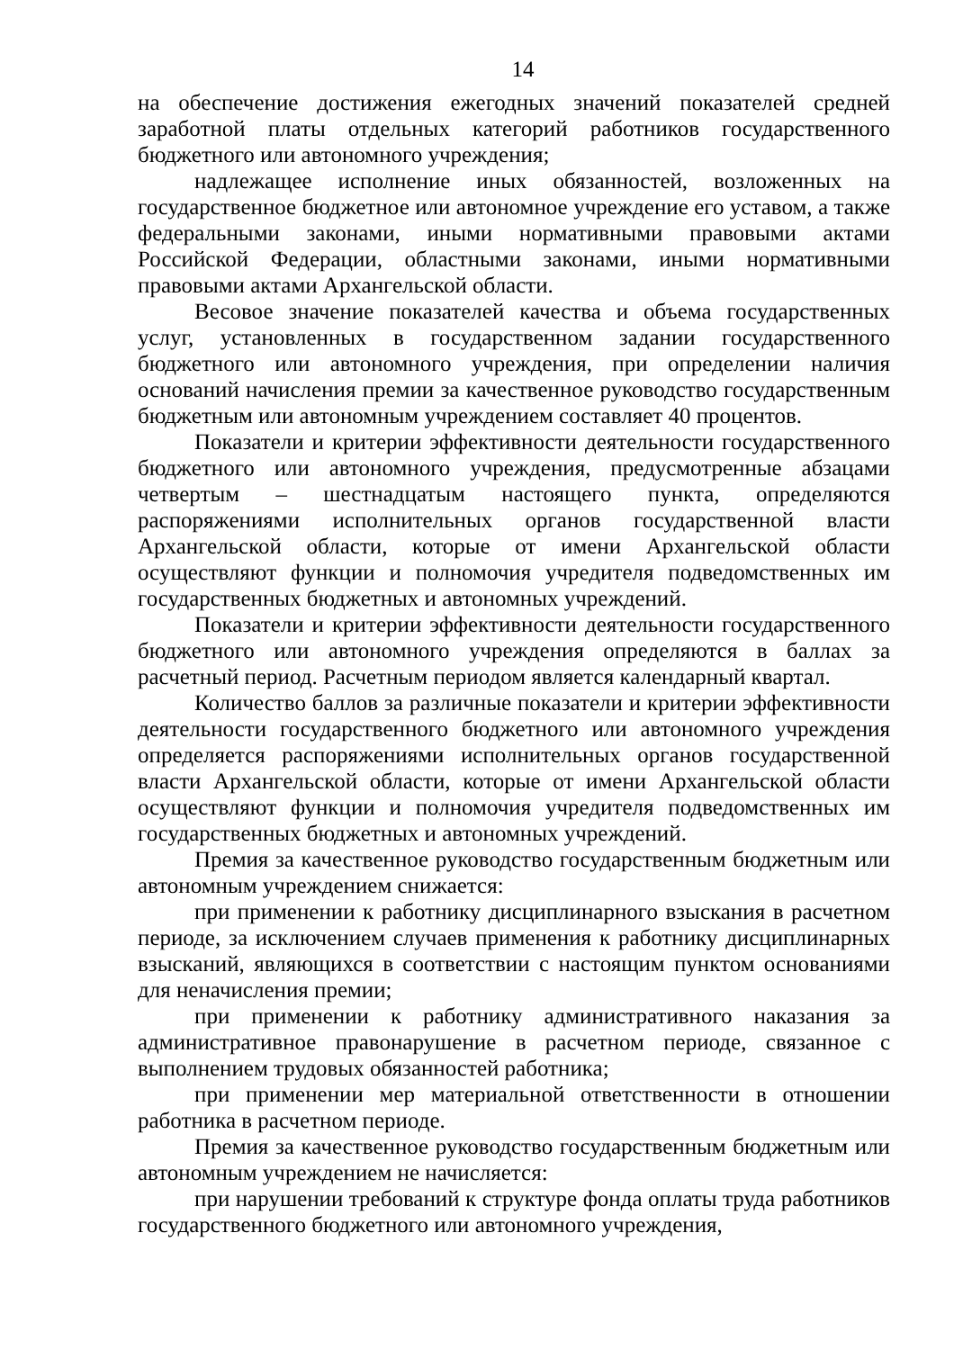14
на обеспечение достижения ежегодных значений показателей средней заработной платы отдельных категорий работников государственного бюджетного или автономного учреждения;
надлежащее исполнение иных обязанностей, возложенных на государственное бюджетное или автономное учреждение его уставом, а также федеральными законами, иными нормативными правовыми актами Российской Федерации, областными законами, иными нормативными правовыми актами Архангельской области.
Весовое значение показателей качества и объема государственных услуг, установленных в государственном задании государственного бюджетного или автономного учреждения, при определении наличия оснований начисления премии за качественное руководство государственным бюджетным или автономным учреждением составляет 40 процентов.
Показатели и критерии эффективности деятельности государственного бюджетного или автономного учреждения, предусмотренные абзацами четвертым – шестнадцатым настоящего пункта, определяются распоряжениями исполнительных органов государственной власти Архангельской области, которые от имени Архангельской области осуществляют функции и полномочия учредителя подведомственных им государственных бюджетных и автономных учреждений.
Показатели и критерии эффективности деятельности государственного бюджетного или автономного учреждения определяются в баллах за расчетный период. Расчетным периодом является календарный квартал.
Количество баллов за различные показатели и критерии эффективности деятельности государственного бюджетного или автономного учреждения определяется распоряжениями исполнительных органов государственной власти Архангельской области, которые от имени Архангельской области осуществляют функции и полномочия учредителя подведомственных им государственных бюджетных и автономных учреждений.
Премия за качественное руководство государственным бюджетным или автономным учреждением снижается:
при применении к работнику дисциплинарного взыскания в расчетном периоде, за исключением случаев применения к работнику дисциплинарных взысканий, являющихся в соответствии с настоящим пунктом основаниями для неначисления премии;
при применении к работнику административного наказания за административное правонарушение в расчетном периоде, связанное с выполнением трудовых обязанностей работника;
при применении мер материальной ответственности в отношении работника в расчетном периоде.
Премия за качественное руководство государственным бюджетным или автономным учреждением не начисляется:
при нарушении требований к структуре фонда оплаты труда работников государственного бюджетного или автономного учреждения,